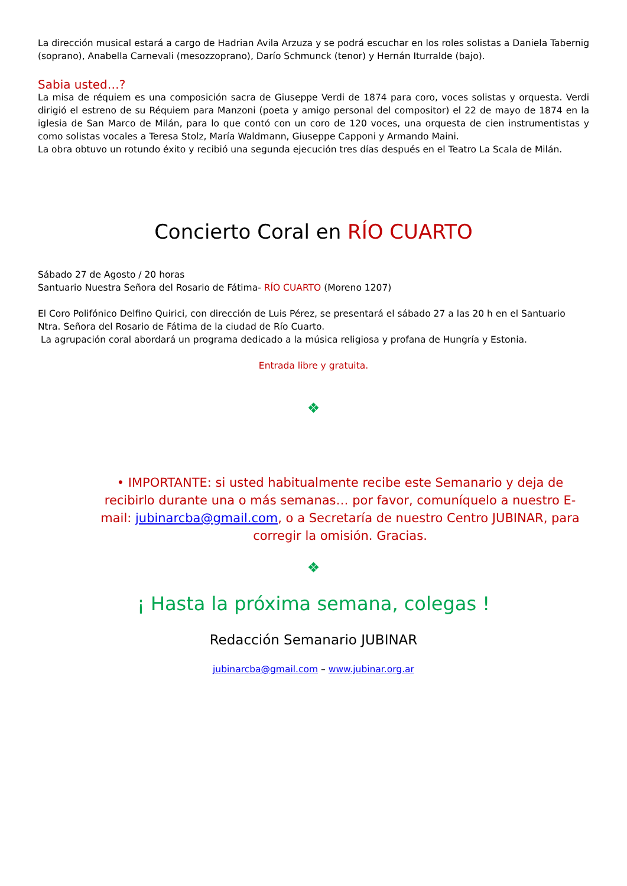La dirección musical estará a cargo de Hadrian Avila Arzuza y se podrá escuchar en los roles solistas a Daniela Tabernig (soprano), Anabella Carnevali (mesozzoprano), Darío Schmunck (tenor) y Hernán Iturralde (bajo).
Sabia usted…?
La misa de réquiem es una composición sacra de Giuseppe Verdi de 1874 para coro, voces solistas y orquesta. Verdi dirigió el estreno de su Réquiem para Manzoni (poeta y amigo personal del compositor) el 22 de mayo de 1874 en la iglesia de San Marco de Milán, para lo que contó con un coro de 120 voces, una orquesta de cien instrumentistas y como solistas vocales a Teresa Stolz, María Waldmann, Giuseppe Capponi y Armando Maini.
La obra obtuvo un rotundo éxito y recibió una segunda ejecución tres días después en el Teatro La Scala de Milán.
Concierto Coral en RÍO CUARTO
Sábado 27 de Agosto / 20 horas
Santuario Nuestra Señora del Rosario de Fátima- RÍO CUARTO (Moreno 1207)
El Coro Polifónico Delfino Quirici, con dirección de Luis Pérez, se presentará el sábado 27 a las 20 h en el Santuario Ntra. Señora del Rosario de Fátima de la ciudad de Río Cuarto.
La agrupación coral abordará un programa dedicado a la música religiosa y profana de Hungría y Estonia.
Entrada libre y gratuita.
❖
• IMPORTANTE: si usted habitualmente recibe este Semanario y deja de recibirlo durante una o más semanas… por favor, comuníquelo a nuestro E-mail: jubinarcba@gmail.com, o a Secretaría de nuestro Centro JUBINAR, para corregir la omisión. Gracias.
❖
¡ Hasta la próxima semana, colegas !
Redacción Semanario JUBINAR
jubinarcba@gmail.com – www.jubinar.org.ar